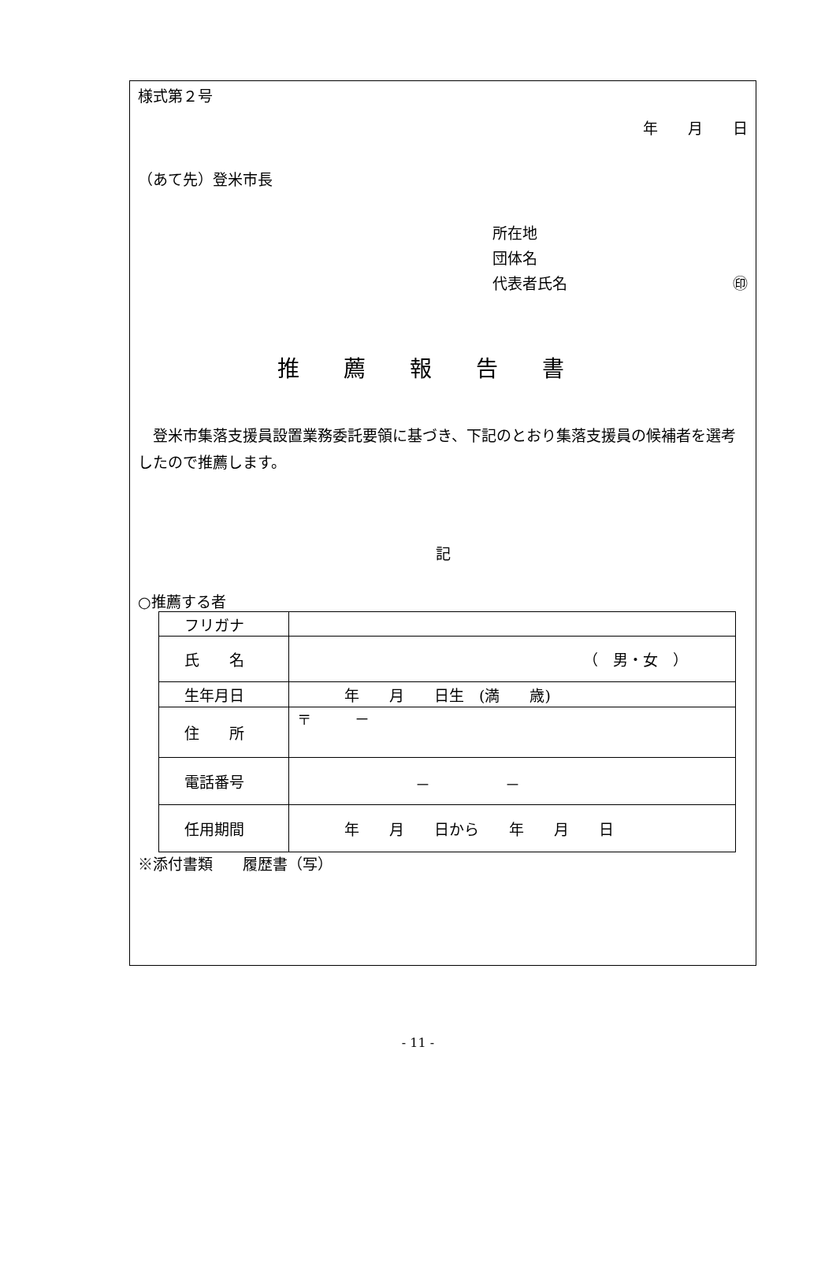様式第２号
年　　月　　日
（あて先）登米市長
所在地
団体名
代表者氏名 ㊞
推薦報告書
　登米市集落支援員設置業務委託要領に基づき、下記のとおり集落支援員の候補者を選考したので推薦します。
記
○推薦する者
| フリガナ | |
| 氏 名 | （ 男・女 ） |
| 生年月日 | 年 月 日生 (満 歳) |
| 住 所 | 〒 － |
| 電話番号 | － － |
| 任用期間 | 年 月 日から 年 月 日 |
※添付書類　　履歴書（写）
- 11 -